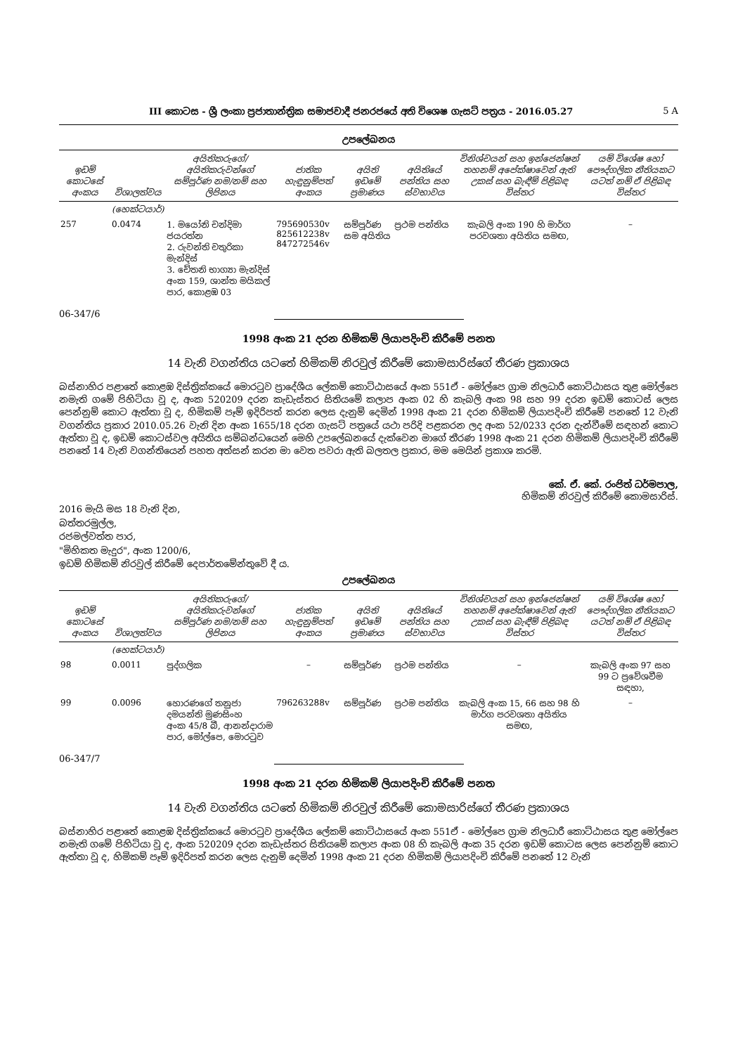III කොටස - ශ්‍රී ලංකා ප්‍රජාතාන්ත්‍රික සමාජවාදී ජනරජයේ අති විශෙෂ ගැසට් පත්‍රය - 2016.05.27 5 A
උපලේඛනය
| ඉඩම් කොටසේ අංකය | විශාලත්වය | අයිතිකරුගේ/අයිතිකරුවන්ගේ සම්පූර්ණ නම/නම් සහ ලිපිනය | ජාතික හැඳුනුම්පත් අංකය | අයිති ඉඩමේ ප්‍රමාණය | අයිතියේ පන්තිය සහ ස්වභාවය | විනිශ්චයන් සහ ඉන්ජෙන්ෂන් තහනම් අපේක්ෂාවෙන් ඇති උකස් සහ බැඳීම් පිළිබඳ විස්තර | යම් විශේෂ හෝ පෞද්ගලික නීතියකට යටත් නම් ඒ පිළිබඳ විස්තර |
| --- | --- | --- | --- | --- | --- | --- | --- |
| | (හෙක්ටයාර්) | | | | | | |
| 257 | 0.0474 | 1. මයෝනි චන්දිමා ජයරත්න 2. රුවන්ති චතුරිකා මැන්දිස් 3. චේතනි භාග්‍යා මැන්දිස් අංක 159, ශාන්ත මයිකල් පාර, කොළඹ 03 | 795690530v 825612238v 847272546v | සම්පූර්ණ සම අයිතිය | ප්‍රථම පන්තිය | කැබලි අංක 190 හි මාර්ග පරවශතා අයිතිය සමඟ, | – |
06-347/6
1998 අංක 21 දරන හිමිකම් ලියාපදිංචි කිරීමේ පනත
14 වැනි වගන්තිය යටතේ හිමිකම් නිරවුල් කිරීමේ කොමසාරිස්ගේ තීරණ ප්‍රකාශය
බස්නාහිර පළාතේ කොළඹ දිස්ත්‍රික්කයේ මොරටුව ප්‍රාදේශීය ලේකම් කොට්ඨාසයේ අංක 551ඒ - මෝල්පෙ ග්‍රාම නිලධාරී කොට්ඨාසය තුළ මෝල්පෙ නමැති ගමේ පිහිටියා වූ ද, අංක 520209 දරන කැඩැස්තර සිතියමේ කලාප අංක 02 හි කැබලි අංක 98 සහ 99 දරන ඉඩම් කොටස් ලෙස පෙන්නුම් කොට ඇත්තා වූ ද, හිමිකම් පෑම් ඉදිරිපත් කරන ලෙස දැනුම් දෙමින් 1998 අංක 21 දරන හිමිකම් ලියාපදිංචි කිරීමේ පනතේ 12 වැනි වගන්තිය ප්‍රකාර 2010.05.26 වැනි දින අංක 1655/18 දරන ගැසට් පත්‍රයේ යථා පරිදි පළකරන ලද අංක 52/0233 දරන දැන්වීමේ සඳහන් කොට ඇත්තා වූ ද, ඉඩම් කොටස්වල අයිතිය සම්බන්ධයෙන් මෙහි උපලේඛනයේ දැක්වෙන මාගේ තීරණ 1998 අංක 21 දරන හිමිකම් ලියාපදිංචි කිරීමේ පනතේ 14 වැනි වගන්තියෙන් පහත අත්සන් කරන මා වෙත පවරා ඇති බලතල ප්‍රකාර, මම මෙයින් ප්‍රකාශ කරමි.
කේ. ඒ. කේ. රංජිත් ධර්මපාල,
හිමිකම් නිරවුල් කිරීමේ කොමසාරිස්.
2016 මැයි මස 18 වැනි දින,
බත්තරමුල්ල,
රජමල්වත්ත පාර,
"මිහිකත මැදුර", අංක 1200/6,
ඉඩම් හිමිකම් නිරවුල් කිරීමේ දෙපාර්තමේන්තුවේ දී ය.
උපලේඛනය
| ඉඩම් කොටසේ අංකය | විශාලත්වය | අයිතිකරුගේ/අයිතිකරුවන්ගේ සම්පූර්ණ නම/නම් සහ ලිපිනය | ජාතික හැඳුනුම්පත් අංකය | අයිති ඉඩමේ ප්‍රමාණය | අයිතියේ පන්තිය සහ ස්වභාවය | විනිශ්චයන් සහ ඉන්ජෙන්ෂන් තහනම් අපේක්ෂාවෙන් ඇති උකස් සහ බැඳීම් පිළිබඳ විස්තර | යම් විශේෂ හෝ පෞද්ගලික නීතියකට යටත් නම් ඒ පිළිබඳ විස්තර |
| --- | --- | --- | --- | --- | --- | --- | --- |
| | (හෙක්ටයාර්) | | | | | | |
| 98 | 0.0011 | පුද්ගලික | – | සම්පූර්ණ | ප්‍රථම පන්තිය | – | කැබලි අංක 97 සහ 99 ට ප්‍රවේශවීම සඳහා, |
| 99 | 0.0096 | හොරණගේ තනුජා දමයන්ති මුණසිංහ අංක 45/8 බී, ආනන්දාරාම පාර, මෝල්පෙ, මොරටුව | 796263288v | සම්පූර්ණ | ප්‍රථම පන්තිය | කැබලි අංක 15, 66 සහ 98 හි මාර්ග පරවශතා අයිතිය සමඟ, | – |
06-347/7
1998 අංක 21 දරන හිමිකම් ලියාපදිංචි කිරීමේ පනත
14 වැනි වගන්තිය යටතේ හිමිකම් නිරවුල් කිරීමේ කොමසාරිස්ගේ තීරණ ප්‍රකාශය
බස්නාහිර පළාතේ කොළඹ දිස්ත්‍රික්කයේ මොරටුව ප්‍රාදේශීය ලේකම් කොට්ඨාසයේ අංක 551ඒ - මෝල්පෙ ග්‍රාම නිලධාරී කොට්ඨාසය තුළ මෝල්පෙ නමැති ගමේ පිහිටියා වූ ද, අංක 520209 දරන කැඩැස්තර සිතියමේ කලාප අංක 08 හි කැබලි අංක 35 දරන ඉඩම් කොටස ලෙස පෙන්නුම් කොට ඇත්තා වූ ද, හිමිකම් පෑම් ඉදිරිපත් කරන ලෙස දැනුම් දෙමින් 1998 අංක 21 දරන හිමිකම් ලියාපදිංචි කිරීමේ පනතේ 12 වැනි